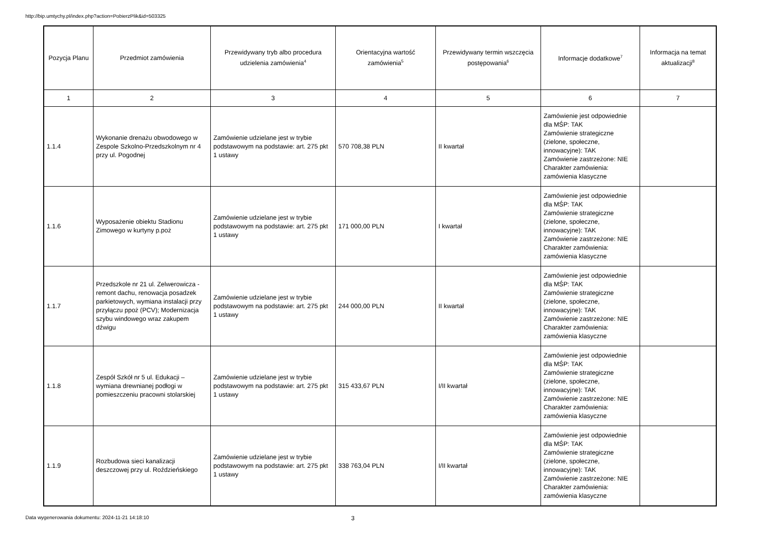http://bip.umtychy.pl/index.php?action=PobierzPlik&id=503325
| Pozycja Planu | Przedmiot zamówienia | Przewidywany tryb albo procedura udzielenia zamówienia<sup>4</sup> | Orientacyjna wartość zamówienia<sup>5</sup> | Przewidywany termin wszczęcia postępowania<sup>6</sup> | Informacje dodatkowe<sup>7</sup> | Informacja na temat aktualizacji<sup>8</sup> |
| --- | --- | --- | --- | --- | --- | --- |
| 1 | 2 | 3 | 4 | 5 | 6 | 7 |
| 1.1.4 | Wykonanie drenażu obwodowego w Zespole Szkolno-Przedszkolnym nr 4 przy ul. Pogodnej | Zamówienie udzielane jest w trybie podstawowym na podstawie: art. 275 pkt 1 ustawy | 570 708,38 PLN | II kwartał | Zamówienie jest odpowiednie dla MŚP: TAK Zamówienie strategiczne (zielone, społeczne, innowacyjne): TAK Zamówienie zastrzeżone: NIE Charakter zamówienia: zamówienia klasyczne | |
| 1.1.6 | Wyposażenie obiektu Stadionu Zimowego w kurtyny p.poż | Zamówienie udzielane jest w trybie podstawowym na podstawie: art. 275 pkt 1 ustawy | 171 000,00 PLN | I kwartał | Zamówienie jest odpowiednie dla MŚP: TAK Zamówienie strategiczne (zielone, społeczne, innowacyjne): TAK Zamówienie zastrzeżone: NIE Charakter zamówienia: zamówienia klasyczne | |
| 1.1.7 | Przedszkole nr 21 ul. Zelwerowicza - remont dachu, renowacja posadzek parkietowych, wymiana instalacji przy przyłączu ppoż (PCV); Modernizacja szybu windowego wraz zakupem dźwigu | Zamówienie udzielane jest w trybie podstawowym na podstawie: art. 275 pkt 1 ustawy | 244 000,00 PLN | II kwartał | Zamówienie jest odpowiednie dla MŚP: TAK Zamówienie strategiczne (zielone, społeczne, innowacyjne): TAK Zamówienie zastrzeżone: NIE Charakter zamówienia: zamówienia klasyczne | |
| 1.1.8 | Zespół Szkół nr 5 ul. Edukacji – wymiana drewnianej podłogi w pomieszczeniu pracowni stolarskiej | Zamówienie udzielane jest w trybie podstawowym na podstawie: art. 275 pkt 1 ustawy | 315 433,67 PLN | I/II kwartał | Zamówienie jest odpowiednie dla MŚP: TAK Zamówienie strategiczne (zielone, społeczne, innowacyjne): TAK Zamówienie zastrzeżone: NIE Charakter zamówienia: zamówienia klasyczne | |
| 1.1.9 | Rozbudowa sieci kanalizacji deszczowej przy ul. Roździeńskiego | Zamówienie udzielane jest w trybie podstawowym na podstawie: art. 275 pkt 1 ustawy | 338 763,04 PLN | I/II kwartał | Zamówienie jest odpowiednie dla MŚP: TAK Zamówienie strategiczne (zielone, społeczne, innowacyjne): TAK Zamówienie zastrzeżone: NIE Charakter zamówienia: zamówienia klasyczne | |
Data wygenerowania dokumentu: 2024-11-21 14:18:10 3